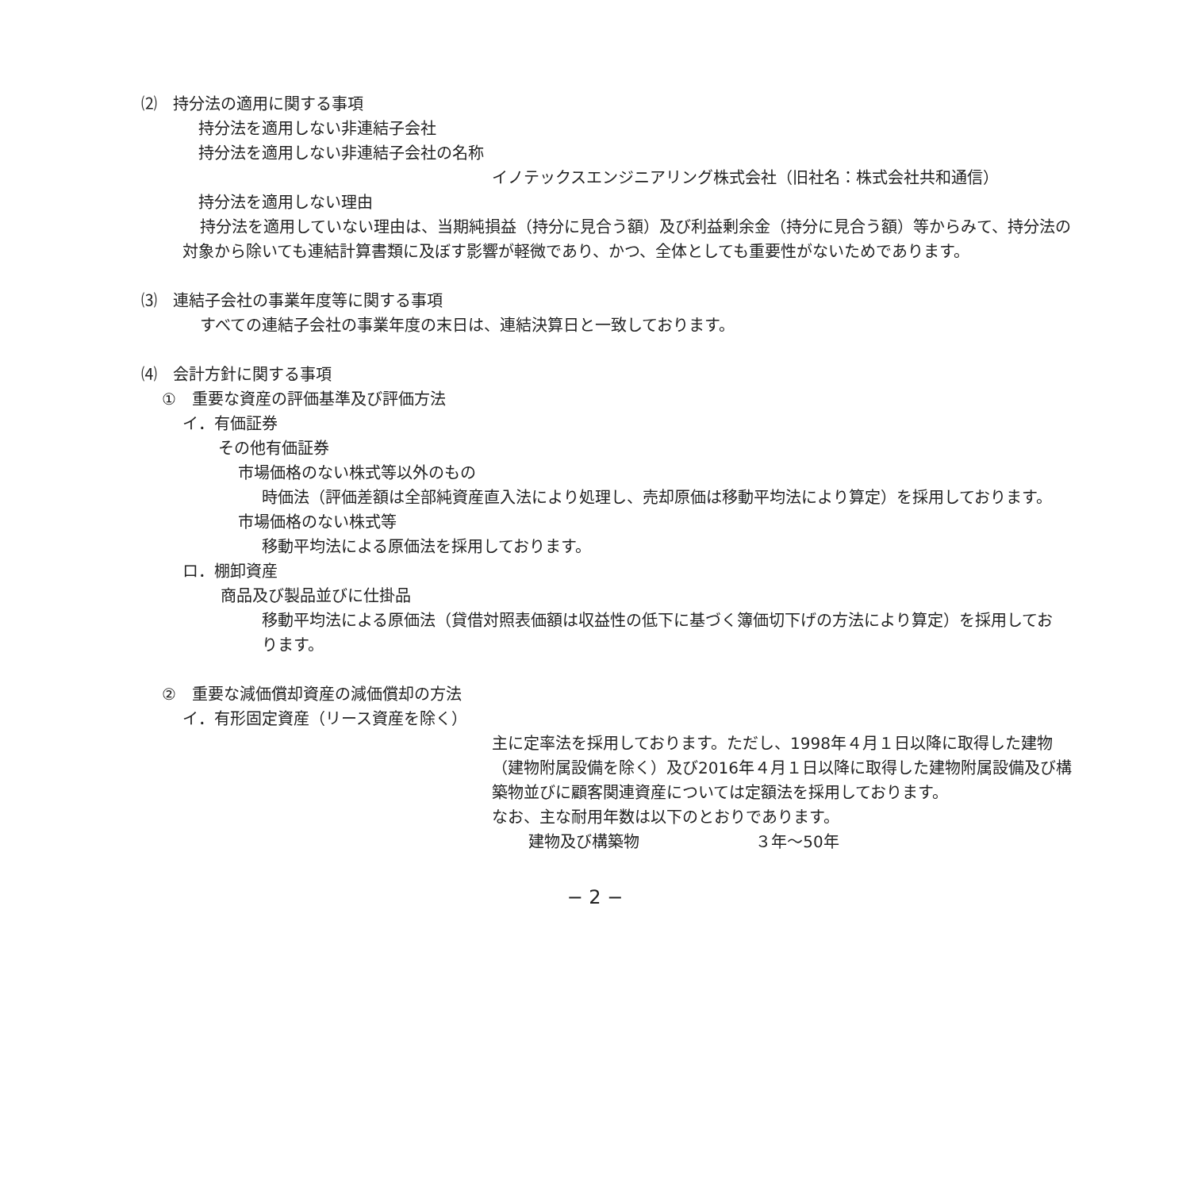⑵　持分法の適用に関する事項
持分法を適用しない非連結子会社
持分法を適用しない非連結子会社の名称
イノテックスエンジニアリング株式会社（旧社名：株式会社共和通信）
持分法を適用しない理由
持分法を適用していない理由は、当期純損益（持分に見合う額）及び利益剰余金（持分に見合う額）等からみて、持分法の対象から除いても連結計算書類に及ぼす影響が軽微であり、かつ、全体としても重要性がないためであります。
⑶　連結子会社の事業年度等に関する事項
すべての連結子会社の事業年度の末日は、連結決算日と一致しております。
⑷　会計方針に関する事項
①　重要な資産の評価基準及び評価方法
イ．有価証券
その他有価証券
市場価格のない株式等以外のもの
時価法（評価差額は全部純資産直入法により処理し、売却原価は移動平均法により算定）を採用しております。
市場価格のない株式等
移動平均法による原価法を採用しております。
ロ．棚卸資産
商品及び製品並びに仕掛品
移動平均法による原価法（貸借対照表価額は収益性の低下に基づく簿価切下げの方法により算定）を採用しております。
②　重要な減価償却資産の減価償却の方法
イ．有形固定資産（リース資産を除く）
主に定率法を採用しております。ただし、1998年４月１日以降に取得した建物（建物附属設備を除く）及び2016年４月１日以降に取得した建物附属設備及び構築物並びに顧客関連資産については定額法を採用しております。
なお、主な耐用年数は以下のとおりであります。
建物及び構築物 ３年～50年
− 2 −